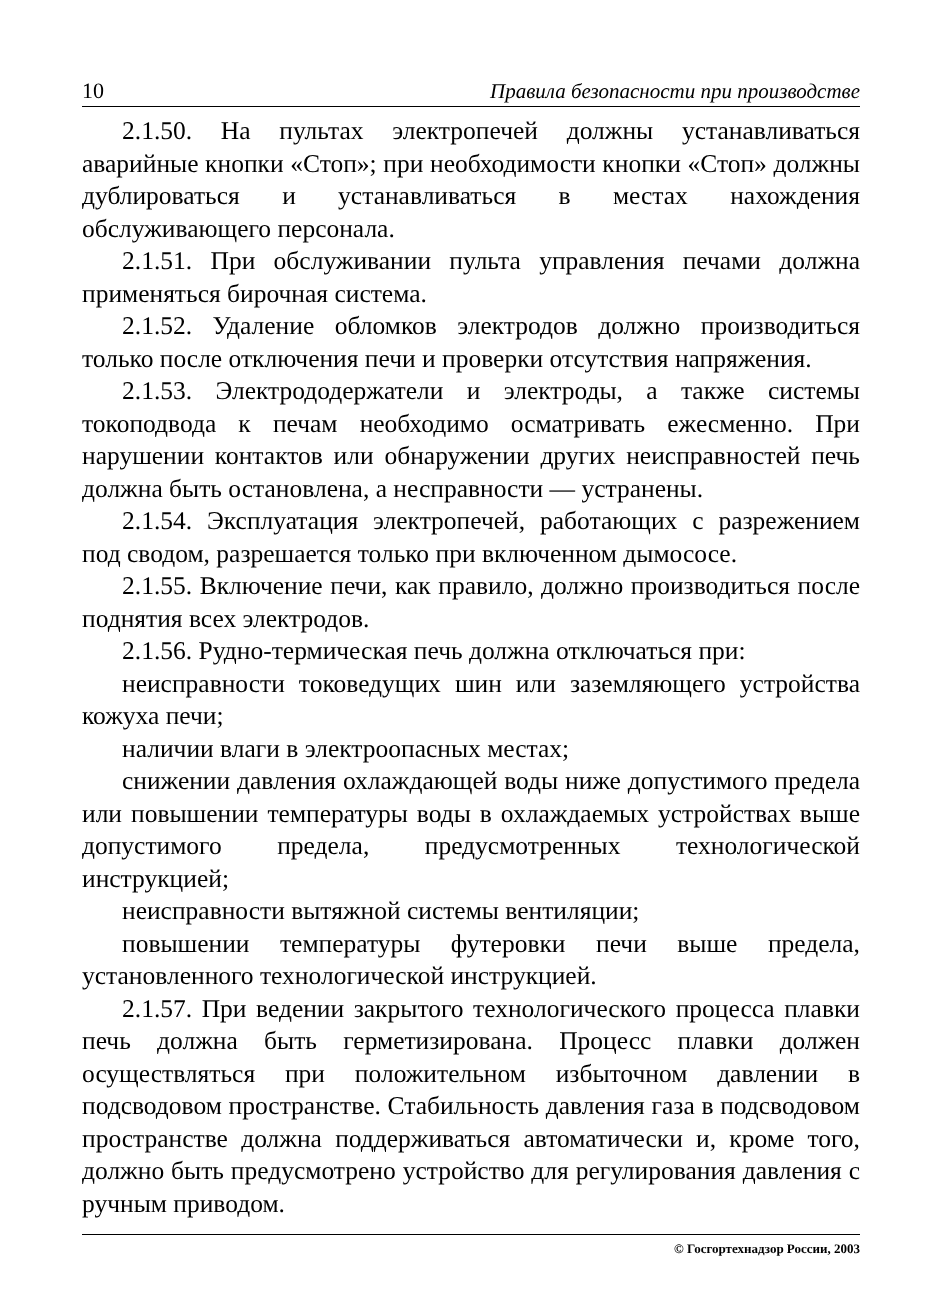10 Правила безопасности при производстве
2.1.50. На пультах электропечей должны устанавливаться аварийные кнопки «Стоп»; при необходимости кнопки «Стоп» должны дублироваться и устанавливаться в местах нахождения обслуживающего персонала.
2.1.51. При обслуживании пульта управления печами должна применяться бирочная система.
2.1.52. Удаление обломков электродов должно производиться только после отключения печи и проверки отсутствия напряжения.
2.1.53. Электрододержатели и электроды, а также системы токоподвода к печам необходимо осматривать ежесменно. При нарушении контактов или обнаружении других неисправностей печь должна быть остановлена, а несправности — устранены.
2.1.54. Эксплуатация электропечей, работающих с разрежением под сводом, разрешается только при включенном дымососе.
2.1.55. Включение печи, как правило, должно производиться после поднятия всех электродов.
2.1.56. Рудно-термическая печь должна отключаться при:
неисправности токоведущих шин или заземляющего устройства кожуха печи;
наличии влаги в электроопасных местах;
снижении давления охлаждающей воды ниже допустимого предела или повышении температуры воды в охлаждаемых устройствах выше допустимого предела, предусмотренных технологической инструкцией;
неисправности вытяжной системы вентиляции;
повышении температуры футеровки печи выше предела, установленного технологической инструкцией.
2.1.57. При ведении закрытого технологического процесса плавки печь должна быть герметизирована. Процесс плавки должен осуществляться при положительном избыточном давлении в подсводовом пространстве. Стабильность давления газа в подсводовом пространстве должна поддерживаться автоматически и, кроме того, должно быть предусмотрено устройство для регулирования давления с ручным приводом.
© Госгортехнадзор России, 2003